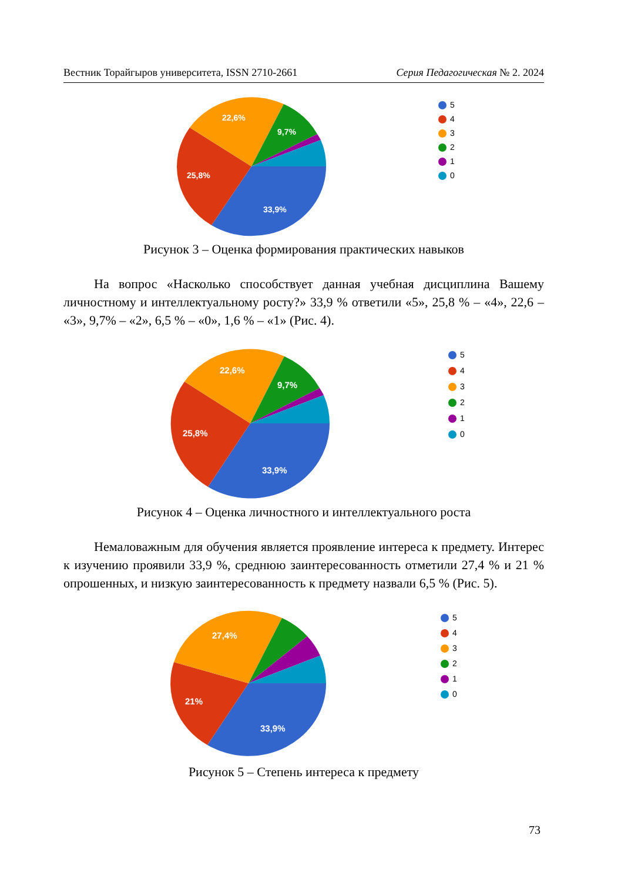Вестник Торайгыров университета, ISSN 2710-2661 Серия Педагогическая № 2. 2024
33,9%
25,8%
22,6%
9,7%
5
4
3
2
1
0
Рисунок 3 – Оценка формирования практических навыков
На вопрос «Насколько способствует данная учебная дисциплина Вашему личностному и интеллектуальному росту?» 33,9 % ответили «5», 25,8 % – «4», 22,6 – «3», 9,7% – «2», 6,5 % – «0», 1,6 % – «1» (Рис. 4).
33,9%
25,8%
22,6%
9,7%
5
4
3
2
1
0
Рисунок 4 – Оценка личностного и интеллектуального роста
Немаловажным для обучения является проявление интереса к предмету. Интерес к изучению проявили 33,9 %, среднюю заинтересованность отметили 27,4 % и 21 % опрошенных, и низкую заинтересованность к предмету назвали 6,5 % (Рис. 5).
33,9%
21%
27,4%
5
4
3
2
1
0
Рисунок 5 – Степень интереса к предмету
73